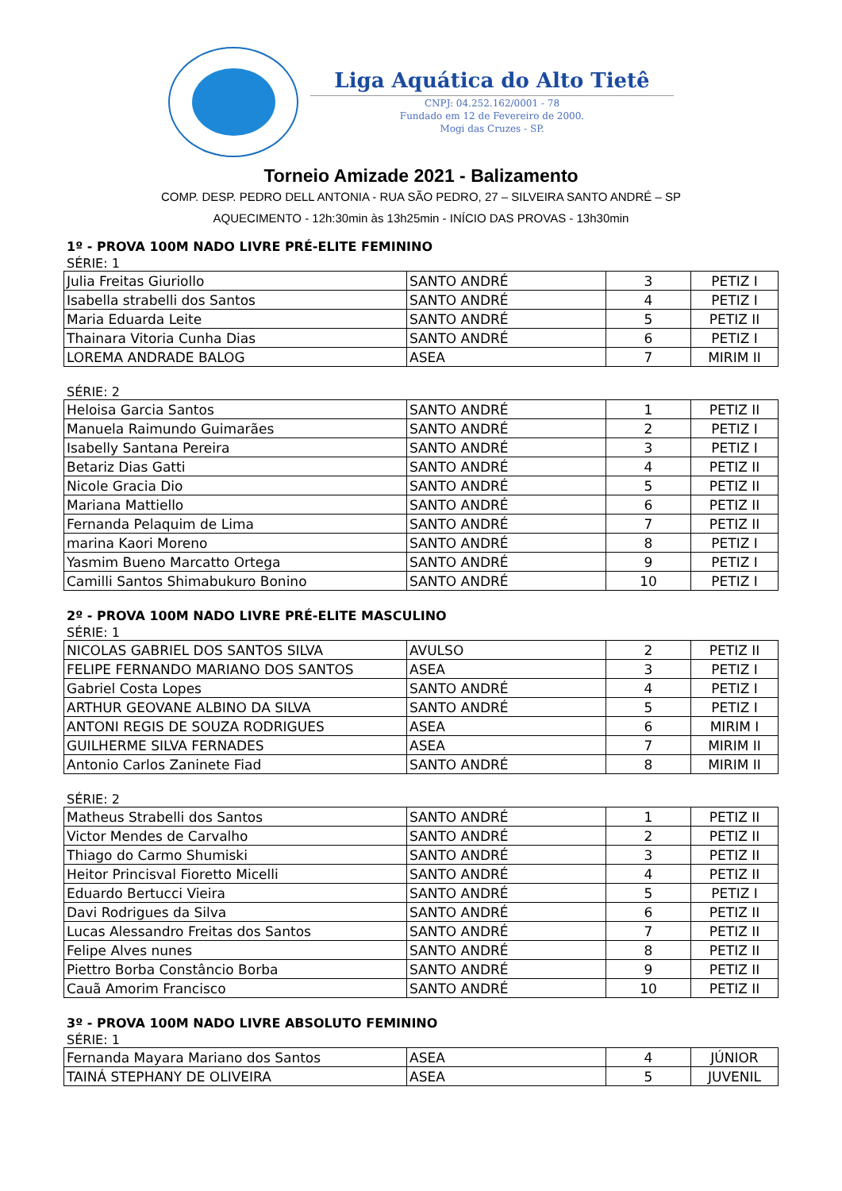Liga Aquática do Alto Tietê
CNPJ: 04.252.162/0001 - 78
Fundado em 12 de Fevereiro de 2000.
Mogi das Cruzes - SP.
Torneio Amizade 2021 - Balizamento
COMP. DESP. PEDRO DELL ANTONIA - RUA SÃO PEDRO, 27 – SILVEIRA SANTO ANDRÉ – SP
AQUECIMENTO - 12h:30min às 13h25min - INÍCIO DAS PROVAS - 13h30min
1º - PROVA 100M NADO LIVRE PRÉ-ELITE FEMININO
SÉRIE: 1
| Julia Freitas Giuriollo | SANTO ANDRÉ | 3 | PETIZ I |
| Isabella strabelli dos Santos | SANTO ANDRÉ | 4 | PETIZ I |
| Maria Eduarda Leite | SANTO ANDRÉ | 5 | PETIZ II |
| Thainara Vitoria Cunha Dias | SANTO ANDRÉ | 6 | PETIZ I |
| LOREMA ANDRADE BALOG | ASEA | 7 | MIRIM II |
SÉRIE: 2
| Heloisa Garcia Santos | SANTO ANDRÉ | 1 | PETIZ II |
| Manuela Raimundo Guimarães | SANTO ANDRÉ | 2 | PETIZ I |
| Isabelly Santana Pereira | SANTO ANDRÉ | 3 | PETIZ I |
| Betariz Dias Gatti | SANTO ANDRÉ | 4 | PETIZ II |
| Nicole Gracia Dio | SANTO ANDRÉ | 5 | PETIZ II |
| Mariana Mattiello | SANTO ANDRÉ | 6 | PETIZ II |
| Fernanda Pelaquim de Lima | SANTO ANDRÉ | 7 | PETIZ II |
| marina Kaori Moreno | SANTO ANDRÉ | 8 | PETIZ I |
| Yasmim Bueno Marcatto Ortega | SANTO ANDRÉ | 9 | PETIZ I |
| Camilli Santos Shimabukuro Bonino | SANTO ANDRÉ | 10 | PETIZ I |
2º - PROVA 100M NADO LIVRE PRÉ-ELITE MASCULINO
SÉRIE: 1
| NICOLAS GABRIEL DOS SANTOS SILVA | AVULSO | 2 | PETIZ II |
| FELIPE FERNANDO MARIANO DOS SANTOS | ASEA | 3 | PETIZ I |
| Gabriel Costa Lopes | SANTO ANDRÉ | 4 | PETIZ I |
| ARTHUR GEOVANE ALBINO DA SILVA | SANTO ANDRÉ | 5 | PETIZ I |
| ANTONI REGIS DE SOUZA RODRIGUES | ASEA | 6 | MIRIM I |
| GUILHERME SILVA FERNADES | ASEA | 7 | MIRIM II |
| Antonio Carlos Zaninete Fiad | SANTO ANDRÉ | 8 | MIRIM II |
SÉRIE: 2
| Matheus Strabelli dos Santos | SANTO ANDRÉ | 1 | PETIZ II |
| Victor Mendes de Carvalho | SANTO ANDRÉ | 2 | PETIZ II |
| Thiago do Carmo Shumiski | SANTO ANDRÉ | 3 | PETIZ II |
| Heitor Princisval Fioretto Micelli | SANTO ANDRÉ | 4 | PETIZ II |
| Eduardo Bertucci Vieira | SANTO ANDRÉ | 5 | PETIZ I |
| Davi Rodrigues da Silva | SANTO ANDRÉ | 6 | PETIZ II |
| Lucas Alessandro Freitas dos Santos | SANTO ANDRÉ | 7 | PETIZ II |
| Felipe Alves nunes | SANTO ANDRÉ | 8 | PETIZ II |
| Piettro Borba Constâncio Borba | SANTO ANDRÉ | 9 | PETIZ II |
| Cauã Amorim Francisco | SANTO ANDRÉ | 10 | PETIZ II |
3º - PROVA 100M NADO LIVRE ABSOLUTO FEMININO
SÉRIE: 1
| Fernanda Mayara Mariano dos Santos | ASEA | 4 | JÚNIOR |
| TAINÁ STEPHANY DE OLIVEIRA | ASEA | 5 | JUVENIL |